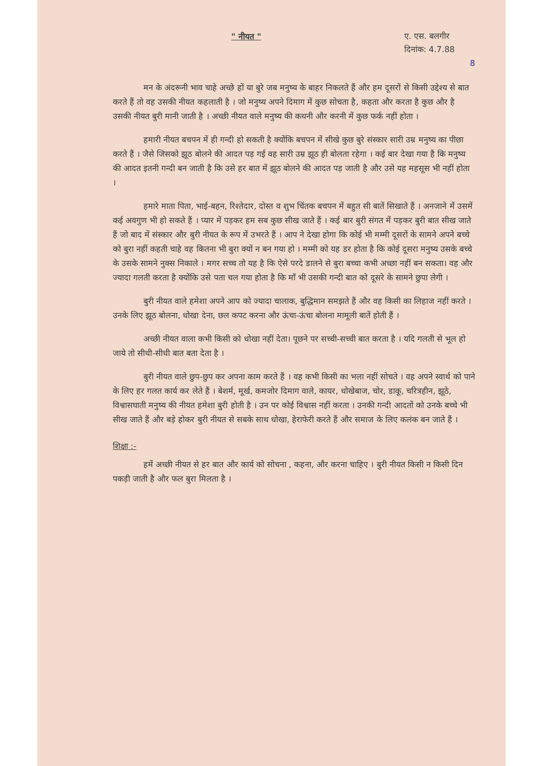" नीयत "
ए. एस. बलगीर
दिनांक: 4.7.88
8
मन के अंदरूनी भाव चाहे अच्छे हों या बुरे जब मनुष्य के बाहर निकलते हैं और हम दूसरों से किसी उद्देश्य से बात करते हैं तो वह उसकी नीयत कहलाती है । जो मनुष्य अपने दिमाग में कुछ सोचता है, कहता और करता है कुछ और है उसकी नीयत बुरी मानी जाती है । अच्छी नीयत वाले मनुष्य की कथनी और करनी में कुछ फर्क नहीं होता ।
हमारी नीयत बचपन में ही गन्दी हो सकती है क्योंकि बचपन में सीखे कुछ बुरे संस्कार सारी उम्र मनुष्य का पीछा करते हैं । जैसे जिसको झूठ बोलने की आदत पड़ गई वह सारी उम्र झूठ ही बोलता रहेगा । कई बार देखा गया है कि मनुष्य की आदत इतनी गन्दी बन जाती है कि उसे हर बात में झूठ बोलने की आदत पड़ जाती है और उसे यह महसूस भी नहीं होता ।
हमारे माता पिता, भाई-बहन, रिश्तेदार, दोस्त व शुभ चिंतक बचपन में बहुत सी बातें सिखाते हैं । अनजाने में उसमें कई अवगुण भी हो सकते हैं । प्यार में पड़कर हम सब कुछ सीख जाते हैं । कई बार बुरी संगत में पड़कर बुरी बात सीख जाते हैं जो बाद में संस्कार और बुरी नीयत के रूप में उभरते हैं । आप ने देखा होगा कि कोई भी मम्मी दूसरों के सामने अपने बच्चे को बुरा नहीं कहती चाहे वह कितना भी बुरा क्यों न बन गया हो । मम्मी को यह डर होता है कि कोई दूसरा मनुष्य उसके बच्चे के उसके सामने नुक्स निकाले । मगर सच्च तो यह है कि ऐसे परदे डालने से बुरा बच्चा कभी अच्छा नहीं बन सकता। वह और ज्यादा गलती करता है क्योंकि उसे पता चल गया होता है कि माँ भी उसकी गन्दी बात को दूसरे के सामने छुपा लेगी ।
बुरी नीयत वाले हमेशा अपने आप को ज्यादा चालाक, बुद्धिमान समझते हैं और वह किसी का लिहाज नहीं करते । उनके लिए झूठ बोलना, धोखा देना, छल कपट करना और ऊंचा-ऊंचा बोलना मामूली बातें होती हैं ।
अच्छी नीयत वाला कभी किसी को धोखा नहीं देता। पूछने पर सच्ची-सच्ची बात करता है । यदि गलती से भूल हो जाये तो सीधी-सीधी बात बता देता है ।
बुरी नीयत वाले छुप-छुप कर अपना काम करते हैं । वह कभी किसी का भला नहीं सोचते । वह अपने स्वार्थ को पाने के लिए हर गलत कार्य कर लेते हैं । बेशर्म, मूर्ख, कमजोर दिमाग वाले, कायर, धोखेबाज, चोर, डाकू, चरित्रहीन, झूठे, विश्वासघाती मनुष्य की नीयत हमेशा बुरी होती है । उन पर कोई विश्वास नहीं करता । उनकी गन्दी आदतों को उनके बच्चे भी सीख जाते हैं और बड़े होकर बुरी नीयत से सबके साथ धोखा, हेराफेरी करते हैं और समाज के लिए कलंक बन जाते हैं ।
शिक्षा :-
हमें अच्छी नीयत से हर बात और कार्य को सोचना , कहना, और करना चाहिए । बुरी नीयत किसी न किसी दिन पकड़ी जाती है और फल बुरा मिलता है ।